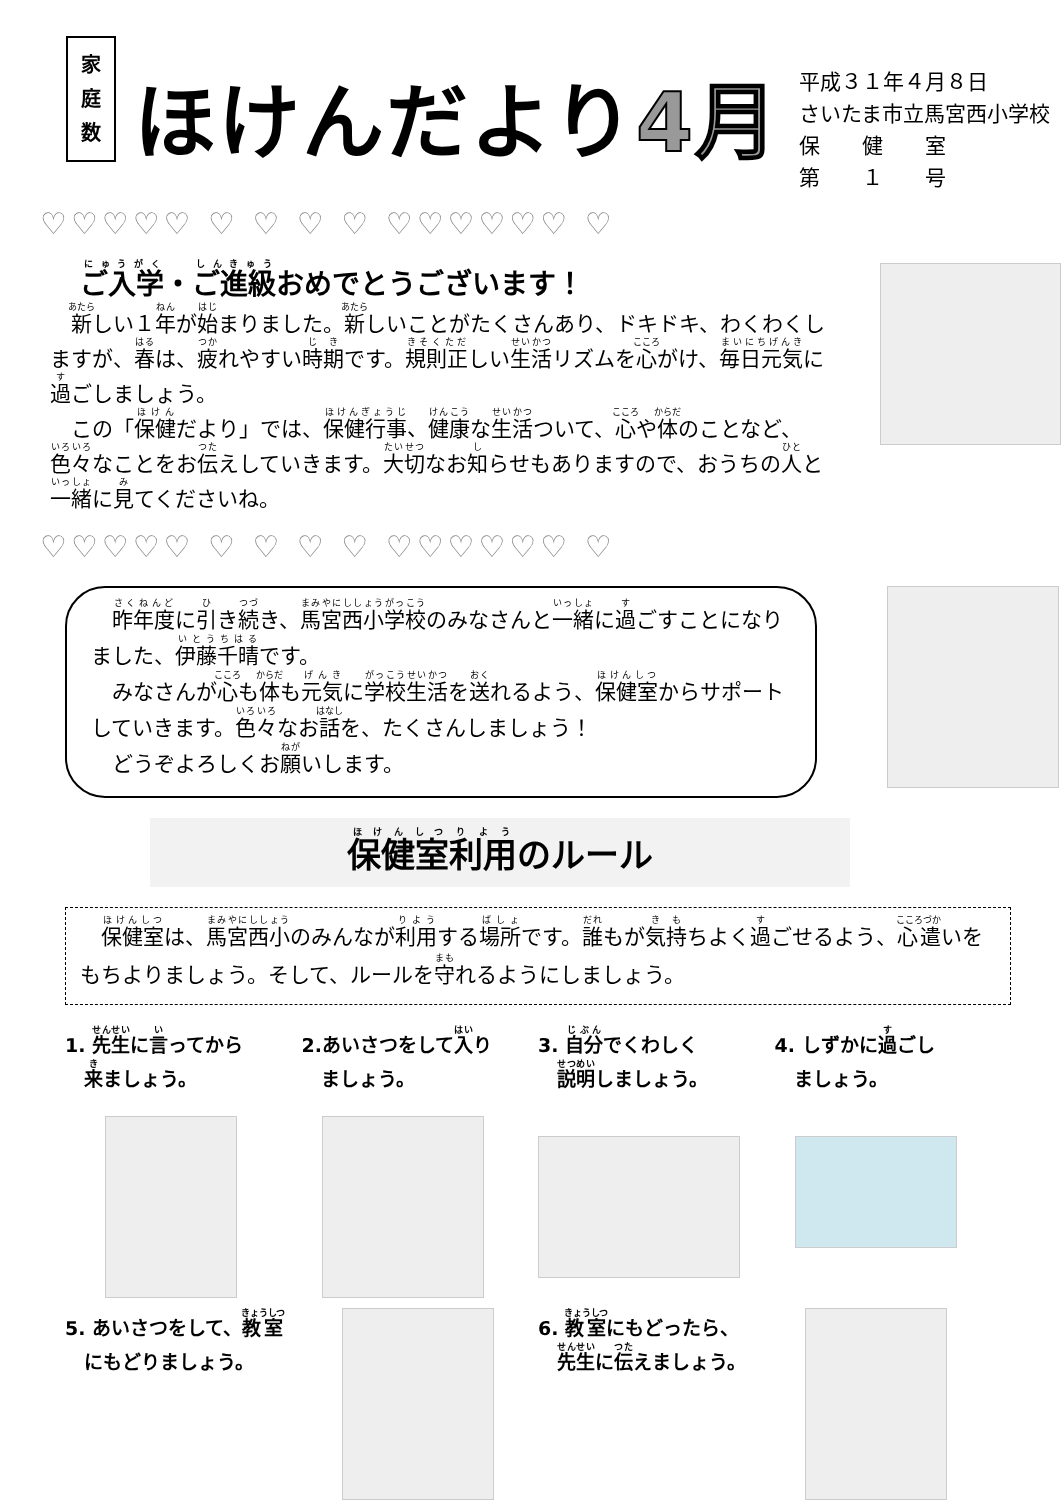家
庭
数
ほけんだより4月
平成３１年４月８日
さいたま市立馬宮西小学校
保　　健　　室
第　　１　　号
♡♡♡♡♡ ♡ ♡ ♡ ♡ ♡♡♡♡♡♡ ♡
ご入学・ご進級おめでとうございます！
　新しい１年が始まりました。新しいことがたくさんあり、ドキドキ、わくわくしますが、春は、疲れやすい時期です。規則正しい生活リズムを心がけ、毎日元気に過ごしましょう。
　この「保健だより」では、保健行事、健康な生活ついて、心や体のことなど、色々なことをお伝えしていきます。大切なお知らせもありますので、おうちの人と一緒に見てくださいね。
♡♡♡♡♡ ♡ ♡ ♡ ♡ ♡♡♡♡♡♡ ♡
　昨年度に引き続き、馬宮西小学校のみなさんと一緒に過ごすことになりました、伊藤千晴です。
　みなさんが心も体も元気に学校生活を送れるよう、保健室からサポートしていきます。色々なお話を、たくさんしましょう！
　どうぞよろしくお願いします。
保健室利用のルール
　保健室は、馬宮西小のみんなが利用する場所です。誰もが気持ちよく過ごせるよう、心遣いをもちよりましょう。そして、ルールを守れるようにしましょう。
1. 先生に言ってから
　来ましょう。
2.あいさつをして入り
　ましょう。
3. 自分でくわしく
　説明しましょう。
4. しずかに過ごし
　ましょう。
5. あいさつをして、教室
　にもどりましょう。
6. 教室にもどったら、
　先生に伝えましょう。